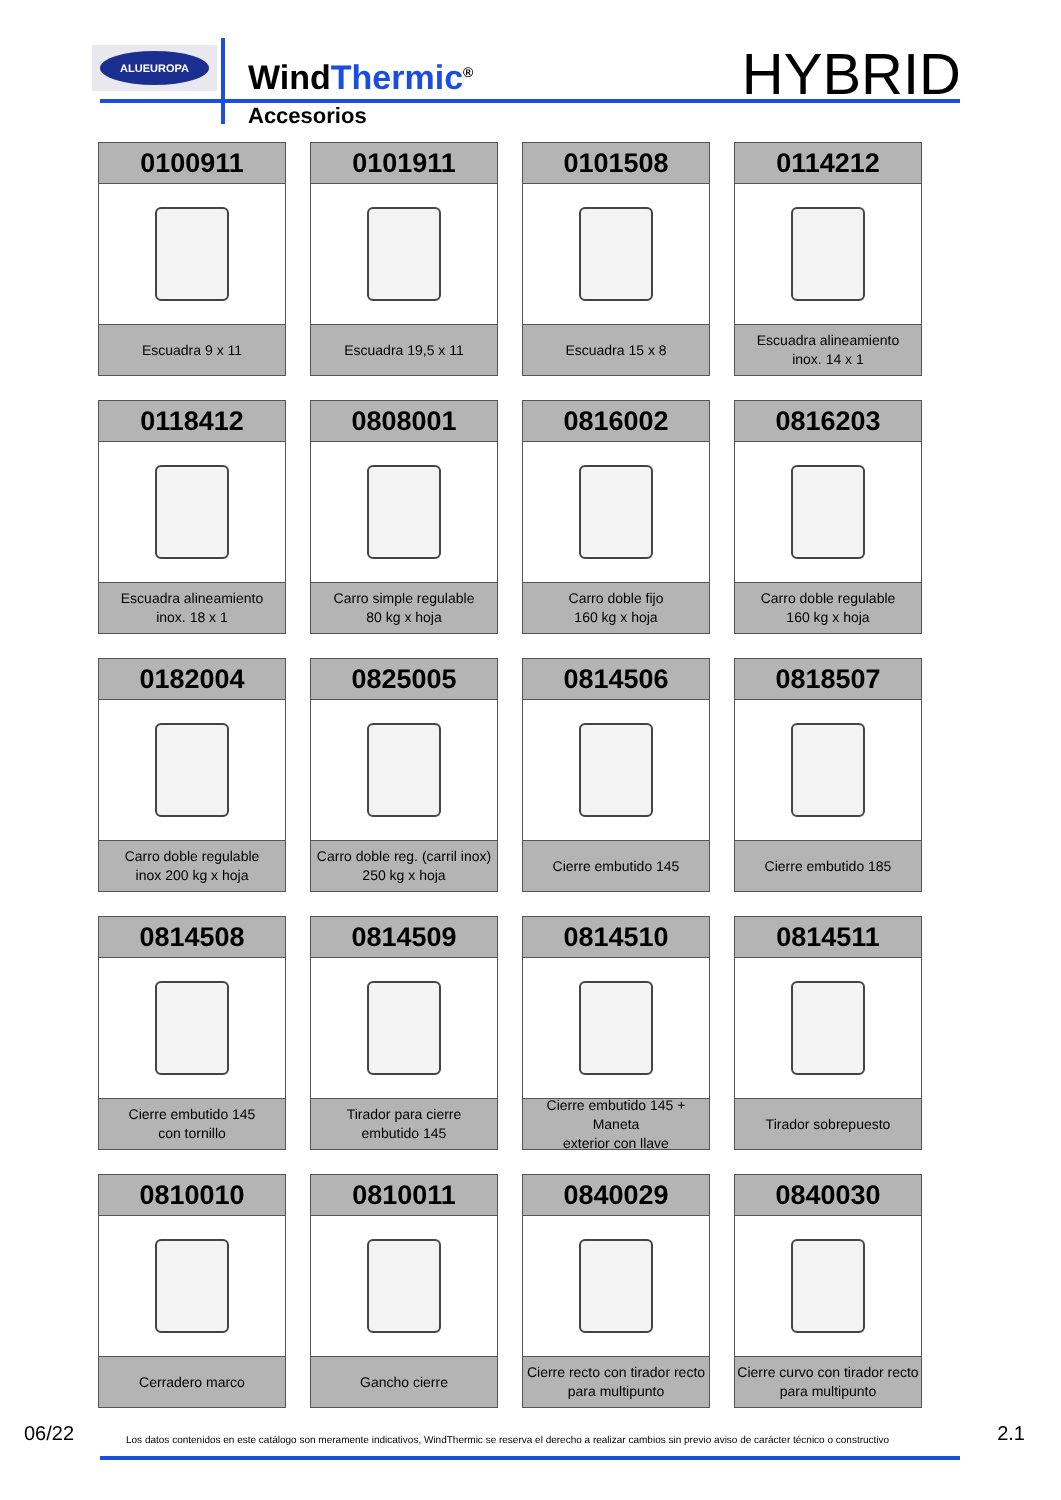ALUEUROPA
WindThermic<sup>®</sup>
Accesorios
HYBRID
0100911
Escuadra 9 x 11
0101911
Escuadra 19,5 x 11
0101508
Escuadra 15 x 8
0114212
Escuadra alineamiento
inox. 14 x 1
0118412
Escuadra alineamiento
inox. 18 x 1
0808001
Carro simple regulable
80 kg x hoja
0816002
Carro doble fijo
160 kg x hoja
0816203
Carro doble regulable
160 kg x hoja
0182004
Carro doble regulable
inox 200 kg x hoja
0825005
Carro doble reg. (carril inox)
250 kg x hoja
0814506
Cierre embutido 145
0818507
Cierre embutido 185
0814508
Cierre embutido 145
con tornillo
0814509
Tirador para cierre
embutido 145
0814510
Cierre embutido 145 + Maneta
exterior con llave
0814511
Tirador sobrepuesto
0810010
Cerradero marco
0810011
Gancho cierre
0840029
Cierre recto con tirador recto
para multipunto
0840030
Cierre curvo con tirador recto
para multipunto
06/22 Los datos contenidos en este catálogo son meramente indicativos, WindThermic se reserva el derecho a realizar cambios sin previo aviso de carácter técnico o constructivo 2.1